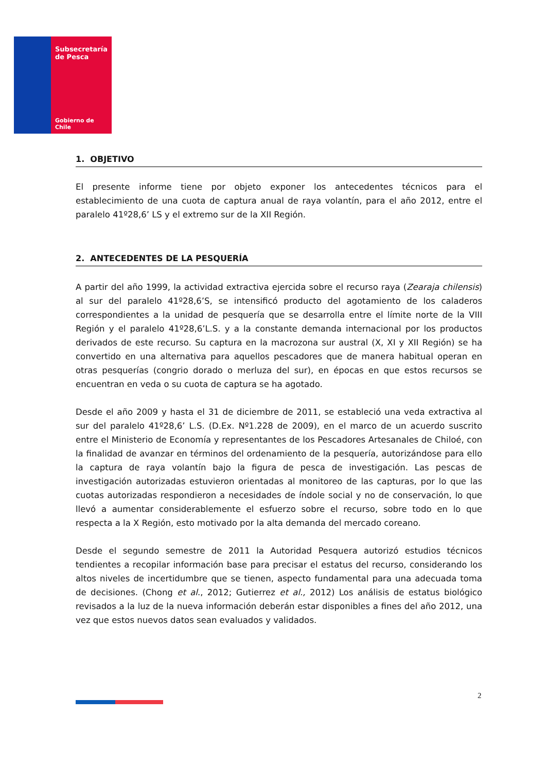Subsecretaría
de Pesca
Gobierno de Chile
1. OBJETIVO
El presente informe tiene por objeto exponer los antecedentes técnicos para el establecimiento de una cuota de captura anual de raya volantín, para el año 2012, entre el paralelo 41º28,6’ LS y el extremo sur de la XII Región.
2. ANTECEDENTES DE LA PESQUERÍA
A partir del año 1999, la actividad extractiva ejercida sobre el recurso raya (Zearaja chilensis) al sur del paralelo 41º28,6’S, se intensificó producto del agotamiento de los caladeros correspondientes a la unidad de pesquería que se desarrolla entre el límite norte de la VIII Región y el paralelo 41º28,6’L.S. y a la constante demanda internacional por los productos derivados de este recurso. Su captura en la macrozona sur austral (X, XI y XII Región) se ha convertido en una alternativa para aquellos pescadores que de manera habitual operan en otras pesquerías (congrio dorado o merluza del sur), en épocas en que estos recursos se encuentran en veda o su cuota de captura se ha agotado.
Desde el año 2009 y hasta el 31 de diciembre de 2011, se estableció una veda extractiva al sur del paralelo 41º28,6’ L.S. (D.Ex. Nº1.228 de 2009), en el marco de un acuerdo suscrito entre el Ministerio de Economía y representantes de los Pescadores Artesanales de Chiloé, con la finalidad de avanzar en términos del ordenamiento de la pesquería, autorizándose para ello la captura de raya volantín bajo la figura de pesca de investigación. Las pescas de investigación autorizadas estuvieron orientadas al monitoreo de las capturas, por lo que las cuotas autorizadas respondieron a necesidades de índole social y no de conservación, lo que llevó a aumentar considerablemente el esfuerzo sobre el recurso, sobre todo en lo que respecta a la X Región, esto motivado por la alta demanda del mercado coreano.
Desde el segundo semestre de 2011 la Autoridad Pesquera autorizó estudios técnicos tendientes a recopilar información base para precisar el estatus del recurso, considerando los altos niveles de incertidumbre que se tienen, aspecto fundamental para una adecuada toma de decisiones. (Chong et al., 2012; Gutierrez et al., 2012) Los análisis de estatus biológico revisados a la luz de la nueva información deberán estar disponibles a fines del año 2012, una vez que estos nuevos datos sean evaluados y validados.
2